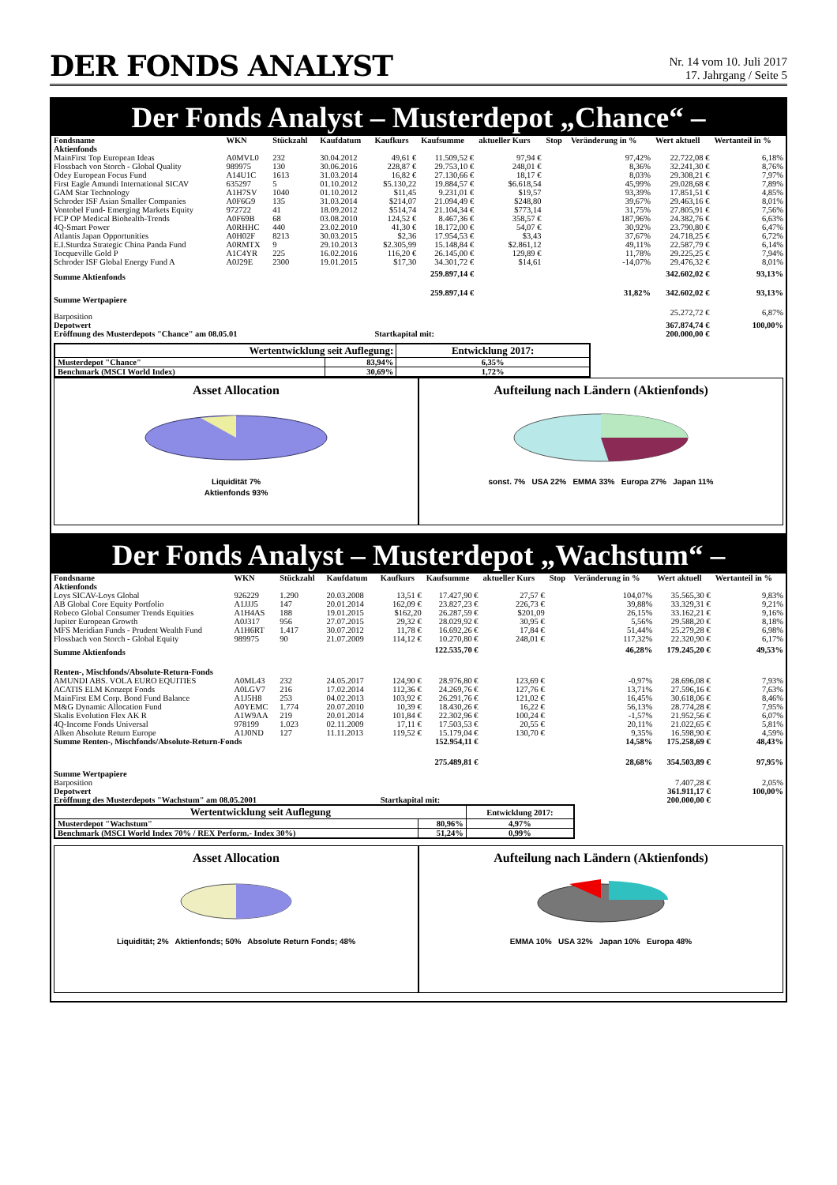DER FONDS ANALYST
Nr. 14 vom 10. Juli 2017
17. Jahrgang / Seite 5
Der Fonds Analyst – Musterdepot „Chance“ –
| Fondsname | WKN | Stückzahl | Kaufdatum | Kaufkurs | Kaufsumme | aktueller Kurs | Stop | Veränderung in % | Wert aktuell | Wertanteil in % |
| --- | --- | --- | --- | --- | --- | --- | --- | --- | --- | --- |
| Aktienfonds | | | | | | | | | | |
| MainFirst Top European Ideas | A0MVL0 | 232 | 30.04.2012 | 49,61 € | 11.509,52 € | 97,94 € | | 97,42% | 22.722,08 € | 6,18% |
| Flossbach von Storch - Global Quality | 989975 | 130 | 30.06.2016 | 228,87 € | 29.753,10 € | 248,01 € | | 8,36% | 32.241,30 € | 8,76% |
| Odey European Focus Fund | A14U1C | 1613 | 31.03.2014 | 16,82 € | 27.130,66 € | 18,17 € | | 8,03% | 29.308,21 € | 7,97% |
| First Eagle Amundi International SICAV | 635297 | 5 | 01.10.2012 | $5.130,22 | 19.884,57 € | $6.618,54 | | 45,99% | 29.028,68 € | 7,89% |
| GAM Star Technology | A1H7SV | 1040 | 01.10.2012 | $11,45 | 9.231,01 € | $19,57 | | 93,39% | 17.851,51 € | 4,85% |
| Schroder ISF Asian Smaller Companies | A0F6G9 | 135 | 31.03.2014 | $214,07 | 21.094,49 € | $248,80 | | 39,67% | 29.463,16 € | 8,01% |
| Vontobel Fund- Emerging Markets Equity | 972722 | 41 | 18.09.2012 | $514,74 | 21.104,34 € | $773,14 | | 31,75% | 27.805,91 € | 7,56% |
| FCP OP Medical Biohealth-Trends | A0F69B | 68 | 03.08.2010 | 124,52 € | 8.467,36 € | 358,57 € | | 187,96% | 24.382,76 € | 6,63% |
| 4Q-Smart Power | A0RHHC | 440 | 23.02.2010 | 41,30 € | 18.172,00 € | 54,07 € | | 30,92% | 23.790,80 € | 6,47% |
| Atlantis Japan Opportunities | A0H02F | 8213 | 30.03.2015 | $2,36 | 17.954,53 € | $3,43 | | 37,67% | 24.718,25 € | 6,72% |
| E.I.Sturdza Strategic China Panda Fund | A0RMTX | 9 | 29.10.2013 | $2.305,99 | 15.148,84 € | $2.861,12 | | 49,11% | 22.587,79 € | 6,14% |
| Tocqueville Gold P | A1C4YR | 225 | 16.02.2016 | 116,20 € | 26.145,00 € | 129,89 € | | 11,78% | 29.225,25 € | 7,94% |
| Schroder ISF Global Energy Fund A | A0J29E | 2300 | 19.01.2015 | $17,30 | 34.301,72 € | $14,61 | | -14,07% | 29.476,32 € | 8,01% |
| Summe Aktienfonds | | | | | 259.897,14 € | | | | 342.602,02 € | 93,13% |
| Summe Wertpapiere | | | | | 259.897,14 € | | | 31,82% | 342.602,02 € | 93,13% |
| Barposition | | | | | | | | | 25.272,72 € | 6,87% |
| Depotwert | | | | | | | | | 367.874,74 € | 100,00% |
| Eröffnung des Musterdepots "Chance" am 08.05.01 | | | | Startkapital mit: | | | | | 200.000,00 € | |
| Wertentwicklung seit Auflegung: | | Entwicklung 2017: |
| --- | --- | --- |
| Musterdepot "Chance" | 83,94% | 6,35% |
| Benchmark (MSCI World Index) | 30,69% | 1,72% |
Asset Allocation
Liquidität 7%
Aktienfonds 93%
Aufteilung nach Ländern (Aktienfonds)
sonst. 7% USA 22% EMMA 33% Europa 27% Japan 11%
Der Fonds Analyst – Musterdepot „Wachstum“ –
| Fondsname | WKN | Stückzahl | Kaufdatum | Kaufkurs | Kaufsumme | aktueller Kurs | Stop | Veränderung in % | Wert aktuell | Wertanteil in % |
| --- | --- | --- | --- | --- | --- | --- | --- | --- | --- | --- |
| Aktienfonds | | | | | | | | | | |
| Loys SICAV-Loys Global | 926229 | 1.290 | 20.03.2008 | 13,51 € | 17.427,90 € | 27,57 € | | 104,07% | 35.565,30 € | 9,83% |
| AB Global Core Equity Portfolio | A1JJJ5 | 147 | 20.01.2014 | 162,09 € | 23.827,23 € | 226,73 € | | 39,88% | 33.329,31 € | 9,21% |
| Robeco Global Consumer Trends Equities | A1H4AS | 188 | 19.01.2015 | $162,20 | 26.287,59 € | $201,09 | | 26,15% | 33.162,21 € | 9,16% |
| Jupiter European Growth | A0J317 | 956 | 27.07.2015 | 29,32 € | 28.029,92 € | 30,95 € | | 5,56% | 29.588,20 € | 8,18% |
| MFS Meridian Funds - Prudent Wealth Fund | A1H6RT | 1.417 | 30.07.2012 | 11,78 € | 16.692,26 € | 17,84 € | | 51,44% | 25.279,28 € | 6,98% |
| Flossbach von Storch - Global Equity | 989975 | 90 | 21.07.2009 | 114,12 € | 10.270,80 € | 248,01 € | | 117,32% | 22.320,90 € | 6,17% |
| Summe Aktienfonds | | | | | 122.535,70 € | | | 46,28% | 179.245,20 € | 49,53% |
| Renten-, Mischfonds/Absolute-Return-Fonds | | | | | | | | | | |
| AMUNDI ABS. VOLA EURO EQUITIES | A0ML43 | 232 | 24.05.2017 | 124,90 € | 28.976,80 € | 123,69 € | | -0,97% | 28.696,08 € | 7,93% |
| ACATIS ELM Konzept Fonds | A0LGV7 | 216 | 17.02.2014 | 112,36 € | 24.269,76 € | 127,76 € | | 13,71% | 27.596,16 € | 7,63% |
| MainFirst EM Corp. Bond Fund Balance | A1J5H8 | 253 | 04.02.2013 | 103,92 € | 26.291,76 € | 121,02 € | | 16,45% | 30.618,06 € | 8,46% |
| M&G Dynamic Allocation Fund | A0YEMC | 1.774 | 20.07.2010 | 10,39 € | 18.430,26 € | 16,22 € | | 56,13% | 28.774,28 € | 7,95% |
| Skalis Evolution Flex AK R | A1W9AA | 219 | 20.01.2014 | 101,84 € | 22.302,96 € | 100,24 € | | -1,57% | 21.952,56 € | 6,07% |
| 4Q-Income Fonds Universal | 978199 | 1.023 | 02.11.2009 | 17,11 € | 17.503,53 € | 20,55 € | | 20,11% | 21.022,65 € | 5,81% |
| Alken Absolute Return Europe | A1J0ND | 127 | 11.11.2013 | 119,52 € | 15.179,04 € | 130,70 € | | 9,35% | 16.598,90 € | 4,59% |
| Summe Renten-, Mischfonds/Absolute-Return-Fonds | | | | | 152.954,11 € | | | 14,58% | 175.258,69 € | 48,43% |
| Summe Wertpapiere | | | | | 275.489,81 € | | | 28,68% | 354.503,89 € | 97,95% |
| Barposition | | | | | | | | | 7.407,28 € | 2,05% |
| Depotwert | | | | | | | | | 361.911,17 € | 100,00% |
| Eröffnung des Musterdepots "Wachstum" am 08.05.2001 | | | | Startkapital mit: | | | | | 200.000,00 € | |
| Wertentwicklung seit Auflegung | | Entwicklung 2017: |
| --- | --- | --- |
| Musterdepot "Wachstum" | 80,96% | 4,97% |
| Benchmark (MSCI World Index 70% / REX Perform.- Index 30%) | 51,24% | 0,99% |
Asset Allocation
Liquidität; 2% Aktienfonds; 50% Absolute Return Fonds; 48%
Aufteilung nach Ländern (Aktienfonds)
EMMA 10% USA 32% Japan 10% Europa 48%